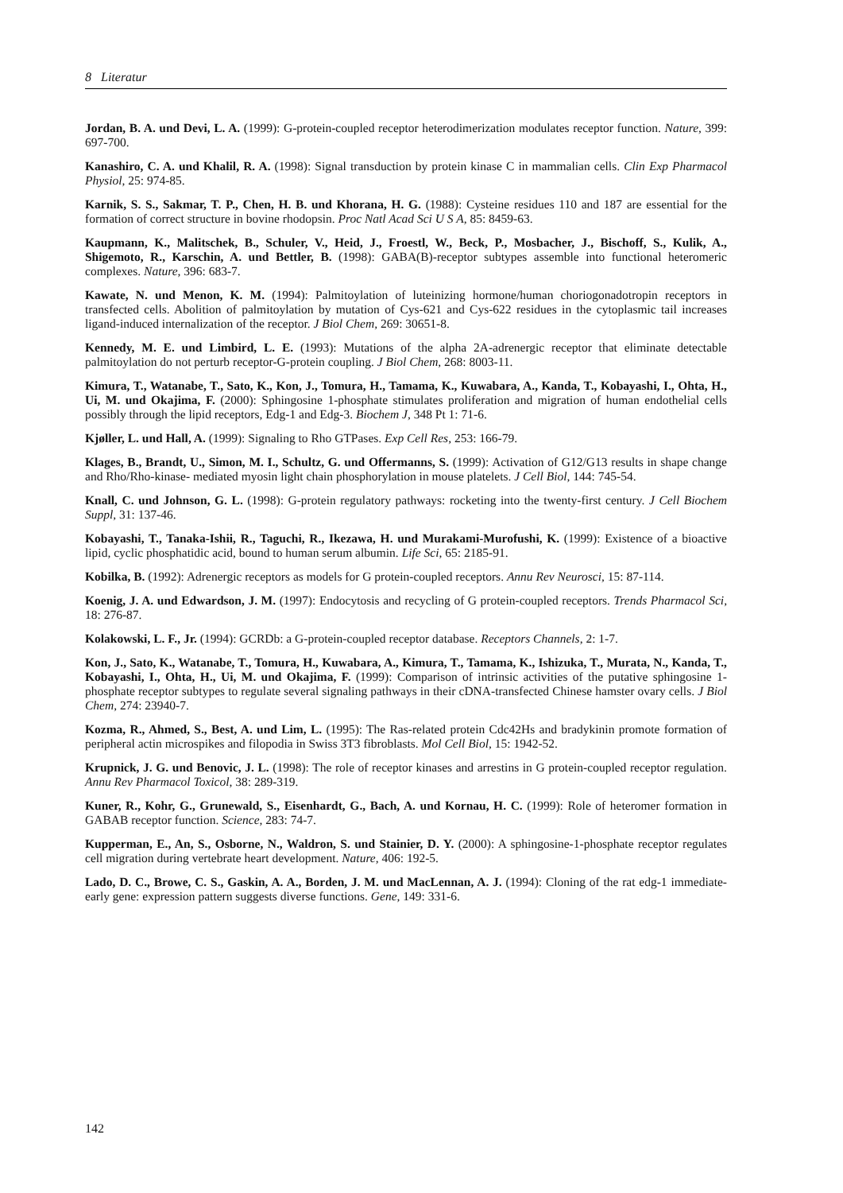8 Literatur
Jordan, B. A. und Devi, L. A. (1999): G-protein-coupled receptor heterodimerization modulates receptor function. Nature, 399: 697-700.
Kanashiro, C. A. und Khalil, R. A. (1998): Signal transduction by protein kinase C in mammalian cells. Clin Exp Pharmacol Physiol, 25: 974-85.
Karnik, S. S., Sakmar, T. P., Chen, H. B. und Khorana, H. G. (1988): Cysteine residues 110 and 187 are essential for the formation of correct structure in bovine rhodopsin. Proc Natl Acad Sci U S A, 85: 8459-63.
Kaupmann, K., Malitschek, B., Schuler, V., Heid, J., Froestl, W., Beck, P., Mosbacher, J., Bischoff, S., Kulik, A., Shigemoto, R., Karschin, A. und Bettler, B. (1998): GABA(B)-receptor subtypes assemble into functional heteromeric complexes. Nature, 396: 683-7.
Kawate, N. und Menon, K. M. (1994): Palmitoylation of luteinizing hormone/human choriogonadotropin receptors in transfected cells. Abolition of palmitoylation by mutation of Cys-621 and Cys-622 residues in the cytoplasmic tail increases ligand-induced internalization of the receptor. J Biol Chem, 269: 30651-8.
Kennedy, M. E. und Limbird, L. E. (1993): Mutations of the alpha 2A-adrenergic receptor that eliminate detectable palmitoylation do not perturb receptor-G-protein coupling. J Biol Chem, 268: 8003-11.
Kimura, T., Watanabe, T., Sato, K., Kon, J., Tomura, H., Tamama, K., Kuwabara, A., Kanda, T., Kobayashi, I., Ohta, H., Ui, M. und Okajima, F. (2000): Sphingosine 1-phosphate stimulates proliferation and migration of human endothelial cells possibly through the lipid receptors, Edg-1 and Edg-3. Biochem J, 348 Pt 1: 71-6.
Kjøller, L. und Hall, A. (1999): Signaling to Rho GTPases. Exp Cell Res, 253: 166-79.
Klages, B., Brandt, U., Simon, M. I., Schultz, G. und Offermanns, S. (1999): Activation of G12/G13 results in shape change and Rho/Rho-kinase- mediated myosin light chain phosphorylation in mouse platelets. J Cell Biol, 144: 745-54.
Knall, C. und Johnson, G. L. (1998): G-protein regulatory pathways: rocketing into the twenty-first century. J Cell Biochem Suppl, 31: 137-46.
Kobayashi, T., Tanaka-Ishii, R., Taguchi, R., Ikezawa, H. und Murakami-Murofushi, K. (1999): Existence of a bioactive lipid, cyclic phosphatidic acid, bound to human serum albumin. Life Sci, 65: 2185-91.
Kobilka, B. (1992): Adrenergic receptors as models for G protein-coupled receptors. Annu Rev Neurosci, 15: 87-114.
Koenig, J. A. und Edwardson, J. M. (1997): Endocytosis and recycling of G protein-coupled receptors. Trends Pharmacol Sci, 18: 276-87.
Kolakowski, L. F., Jr. (1994): GCRDb: a G-protein-coupled receptor database. Receptors Channels, 2: 1-7.
Kon, J., Sato, K., Watanabe, T., Tomura, H., Kuwabara, A., Kimura, T., Tamama, K., Ishizuka, T., Murata, N., Kanda, T., Kobayashi, I., Ohta, H., Ui, M. und Okajima, F. (1999): Comparison of intrinsic activities of the putative sphingosine 1- phosphate receptor subtypes to regulate several signaling pathways in their cDNA-transfected Chinese hamster ovary cells. J Biol Chem, 274: 23940-7.
Kozma, R., Ahmed, S., Best, A. und Lim, L. (1995): The Ras-related protein Cdc42Hs and bradykinin promote formation of peripheral actin microspikes and filopodia in Swiss 3T3 fibroblasts. Mol Cell Biol, 15: 1942-52.
Krupnick, J. G. und Benovic, J. L. (1998): The role of receptor kinases and arrestins in G protein-coupled receptor regulation. Annu Rev Pharmacol Toxicol, 38: 289-319.
Kuner, R., Kohr, G., Grunewald, S., Eisenhardt, G., Bach, A. und Kornau, H. C. (1999): Role of heteromer formation in GABAB receptor function. Science, 283: 74-7.
Kupperman, E., An, S., Osborne, N., Waldron, S. und Stainier, D. Y. (2000): A sphingosine-1-phosphate receptor regulates cell migration during vertebrate heart development. Nature, 406: 192-5.
Lado, D. C., Browe, C. S., Gaskin, A. A., Borden, J. M. und MacLennan, A. J. (1994): Cloning of the rat edg-1 immediate-early gene: expression pattern suggests diverse functions. Gene, 149: 331-6.
142